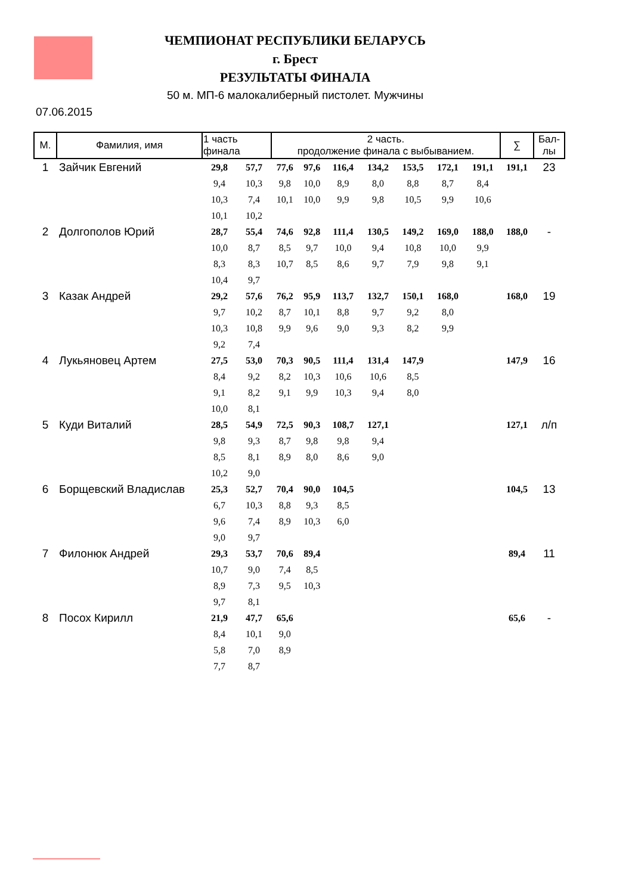ЧЕМПИОНАТ РЕСПУБЛИКИ БЕЛАРУСЬ
г. Брест
РЕЗУЛЬТАТЫ ФИНАЛА
50 м. МП-6 малокалиберный пистолет. Мужчины
07.06.2015
| М. | Фамилия, имя | 1 часть финала | | 2 часть. продолжение финала с выбыванием. | | | | | | | ∑ | Бал-лы |
| --- | --- | --- | --- | --- | --- | --- | --- | --- | --- | --- | --- | --- |
| 1 | Зайчик Евгений | 29,8 | 57,7 | 77,6 | 97,6 | 116,4 | 134,2 | 153,5 | 172,1 | 191,1 | 191,1 | 23 |
| | | 9,4 | 10,3 | 9,8 | 10,0 | 8,9 | 8,0 | 8,8 | 8,7 | 8,4 | | |
| | | 10,3 | 7,4 | 10,1 | 10,0 | 9,9 | 9,8 | 10,5 | 9,9 | 10,6 | | |
| | | 10,1 | 10,2 | | | | | | | | | |
| 2 | Долгополов Юрий | 28,7 | 55,4 | 74,6 | 92,8 | 111,4 | 130,5 | 149,2 | 169,0 | 188,0 | 188,0 | - |
| | | 10,0 | 8,7 | 8,5 | 9,7 | 10,0 | 9,4 | 10,8 | 10,0 | 9,9 | | |
| | | 8,3 | 8,3 | 10,7 | 8,5 | 8,6 | 9,7 | 7,9 | 9,8 | 9,1 | | |
| | | 10,4 | 9,7 | | | | | | | | | |
| 3 | Казак Андрей | 29,2 | 57,6 | 76,2 | 95,9 | 113,7 | 132,7 | 150,1 | 168,0 | | 168,0 | 19 |
| | | 9,7 | 10,2 | 8,7 | 10,1 | 8,8 | 9,7 | 9,2 | 8,0 | | | |
| | | 10,3 | 10,8 | 9,9 | 9,6 | 9,0 | 9,3 | 8,2 | 9,9 | | | |
| | | 9,2 | 7,4 | | | | | | | | | |
| 4 | Лукьяновец Артем | 27,5 | 53,0 | 70,3 | 90,5 | 111,4 | 131,4 | 147,9 | | | 147,9 | 16 |
| | | 8,4 | 9,2 | 8,2 | 10,3 | 10,6 | 10,6 | 8,5 | | | | |
| | | 9,1 | 8,2 | 9,1 | 9,9 | 10,3 | 9,4 | 8,0 | | | | |
| | | 10,0 | 8,1 | | | | | | | | | |
| 5 | Куди Виталий | 28,5 | 54,9 | 72,5 | 90,3 | 108,7 | 127,1 | | | | 127,1 | л/п |
| | | 9,8 | 9,3 | 8,7 | 9,8 | 9,8 | 9,4 | | | | | |
| | | 8,5 | 8,1 | 8,9 | 8,0 | 8,6 | 9,0 | | | | | |
| | | 10,2 | 9,0 | | | | | | | | | |
| 6 | Борщевский Владислав | 25,3 | 52,7 | 70,4 | 90,0 | 104,5 | | | | | 104,5 | 13 |
| | | 6,7 | 10,3 | 8,8 | 9,3 | 8,5 | | | | | | |
| | | 9,6 | 7,4 | 8,9 | 10,3 | 6,0 | | | | | | |
| | | 9,0 | 9,7 | | | | | | | | | |
| 7 | Филонюк Андрей | 29,3 | 53,7 | 70,6 | 89,4 | | | | | | 89,4 | 11 |
| | | 10,7 | 9,0 | 7,4 | 8,5 | | | | | | | |
| | | 8,9 | 7,3 | 9,5 | 10,3 | | | | | | | |
| | | 9,7 | 8,1 | | | | | | | | | |
| 8 | Посох Кирилл | 21,9 | 47,7 | 65,6 | | | | | | | 65,6 | - |
| | | 8,4 | 10,1 | 9,0 | | | | | | | | |
| | | 5,8 | 7,0 | 8,9 | | | | | | | | |
| | | 7,7 | 8,7 | | | | | | | | | |